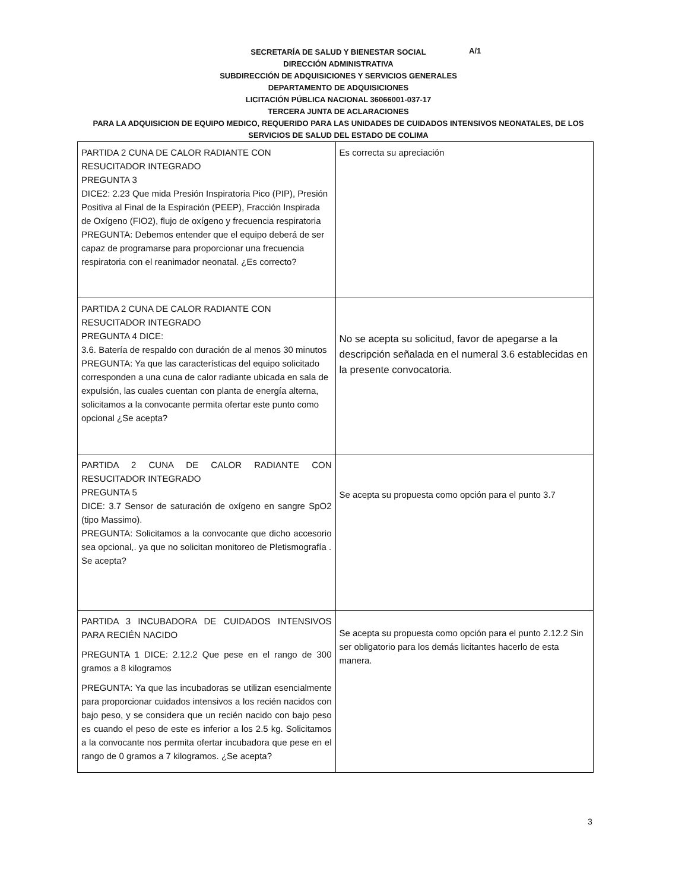A/1
SECRETARÍA DE SALUD Y BIENESTAR SOCIAL
DIRECCIÓN ADMINISTRATIVA
SUBDIRECCIÓN DE ADQUISICIONES Y SERVICIOS GENERALES
DEPARTAMENTO DE ADQUISICIONES
LICITACIÓN PÚBLICA NACIONAL 36066001-037-17
TERCERA JUNTA DE ACLARACIONES
PARA LA ADQUISICION DE EQUIPO MEDICO, REQUERIDO PARA LAS UNIDADES DE CUIDADOS INTENSIVOS NEONATALES, DE LOS SERVICIOS DE SALUD DEL ESTADO DE COLIMA
| PARTIDA 2 CUNA DE CALOR RADIANTE CON RESUCITADOR INTEGRADO PREGUNTA 3 DICE2: 2.23 Que mida Presión Inspiratoria Pico (PIP), Presión Positiva al Final de la Espiración (PEEP), Fracción Inspirada de Oxígeno (FIO2), flujo de oxígeno y frecuencia respiratoria PREGUNTA: Debemos entender que el equipo deberá de ser capaz de programarse para proporcionar una frecuencia respiratoria con el reanimador neonatal. ¿Es correcto? | Es correcta su apreciación |
| PARTIDA 2 CUNA DE CALOR RADIANTE CON RESUCITADOR INTEGRADO PREGUNTA 4 DICE: 3.6. Batería de respaldo con duración de al menos 30 minutos PREGUNTA: Ya que las características del equipo solicitado corresponden a una cuna de calor radiante ubicada en sala de expulsión, las cuales cuentan con planta de energía alterna, solicitamos a la convocante permita ofertar este punto como opcional ¿Se acepta? | No se acepta su solicitud, favor de apegarse a la descripción señalada en el numeral 3.6 establecidas en la presente convocatoria. |
| PARTIDA 2 CUNA DE CALOR RADIANTE CON RESUCITADOR INTEGRADO PREGUNTA 5 DICE: 3.7 Sensor de saturación de oxígeno en sangre SpO2 (tipo Massimo). PREGUNTA: Solicitamos a la convocante que dicho accesorio sea opcional,. ya que no solicitan monitoreo de Pletismografía . Se acepta? | Se acepta su propuesta como opción para el punto 3.7 |
| PARTIDA 3 INCUBADORA DE CUIDADOS INTENSIVOS PARA RECIÉN NACIDO PREGUNTA 1 DICE: 2.12.2 Que pese en el rango de 300 gramos a 8 kilogramos PREGUNTA: Ya que las incubadoras se utilizan esencialmente para proporcionar cuidados intensivos a los recién nacidos con bajo peso, y se considera que un recién nacido con bajo peso es cuando el peso de este es inferior a los 2.5 kg. Solicitamos a la convocante nos permita ofertar incubadora que pese en el rango de 0 gramos a 7 kilogramos. ¿Se acepta? | Se acepta su propuesta como opción para el punto 2.12.2 Sin ser obligatorio para los demás licitantes hacerlo de esta manera. |
3